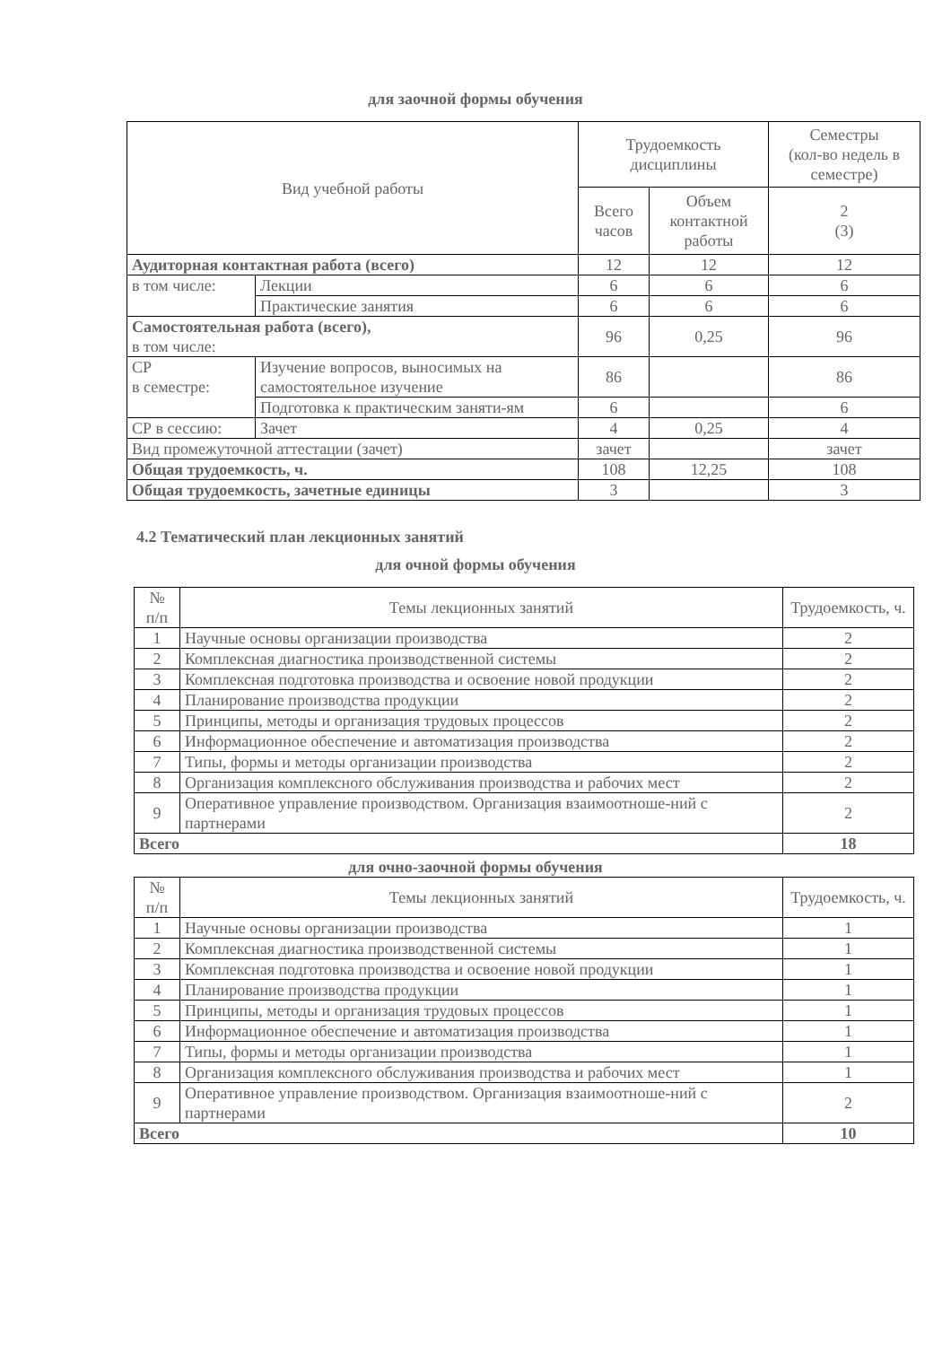для заочной формы обучения
| Вид учебной работы | | Трудоемкость дисциплины | | Семестры (кол-во недель в семестре) |
| --- | --- | --- | --- | --- |
| | | Всего часов | Объем контактной работы | 2 (3) |
| Аудиторная контактная работа (всего) | | 12 | 12 | 12 |
| в том числе: | Лекции | 6 | 6 | 6 |
| | Практические занятия | 6 | 6 | 6 |
| Самостоятельная работа (всего), в том числе: | | 96 | 0,25 | 96 |
| СР в семестре: | Изучение вопросов, выносимых на самостоятельное изучение | 86 | | 86 |
| | Подготовка к практическим заняти-ям | 6 | | 6 |
| СР в сессию: | Зачет | 4 | 0,25 | 4 |
| Вид промежуточной аттестации (зачет) | | зачет | | зачет |
| Общая трудоемкость, ч. | | 108 | 12,25 | 108 |
| Общая трудоемкость, зачетные единицы | | 3 | | 3 |
4.2 Тематический план лекционных занятий
для очной формы обучения
| № п/п | Темы лекционных занятий | Трудоемкость, ч. |
| --- | --- | --- |
| 1 | Научные основы организации производства | 2 |
| 2 | Комплексная диагностика производственной системы | 2 |
| 3 | Комплексная подготовка производства и освоение новой продукции | 2 |
| 4 | Планирование производства продукции | 2 |
| 5 | Принципы, методы и организация трудовых процессов | 2 |
| 6 | Информационное обеспечение и автоматизация производства | 2 |
| 7 | Типы, формы и методы организации производства | 2 |
| 8 | Организация комплексного обслуживания производства и рабочих мест | 2 |
| 9 | Оперативное управление производством. Организация взаимоотноше-ний с партнерами | 2 |
| Всего | | 18 |
для очно-заочной формы обучения
| № п/п | Темы лекционных занятий | Трудоемкость, ч. |
| --- | --- | --- |
| 1 | Научные основы организации производства | 1 |
| 2 | Комплексная диагностика производственной системы | 1 |
| 3 | Комплексная подготовка производства и освоение новой продукции | 1 |
| 4 | Планирование производства продукции | 1 |
| 5 | Принципы, методы и организация трудовых процессов | 1 |
| 6 | Информационное обеспечение и автоматизация производства | 1 |
| 7 | Типы, формы и методы организации производства | 1 |
| 8 | Организация комплексного обслуживания производства и рабочих мест | 1 |
| 9 | Оперативное управление производством. Организация взаимоотноше-ний с партнерами | 2 |
| Всего | | 10 |